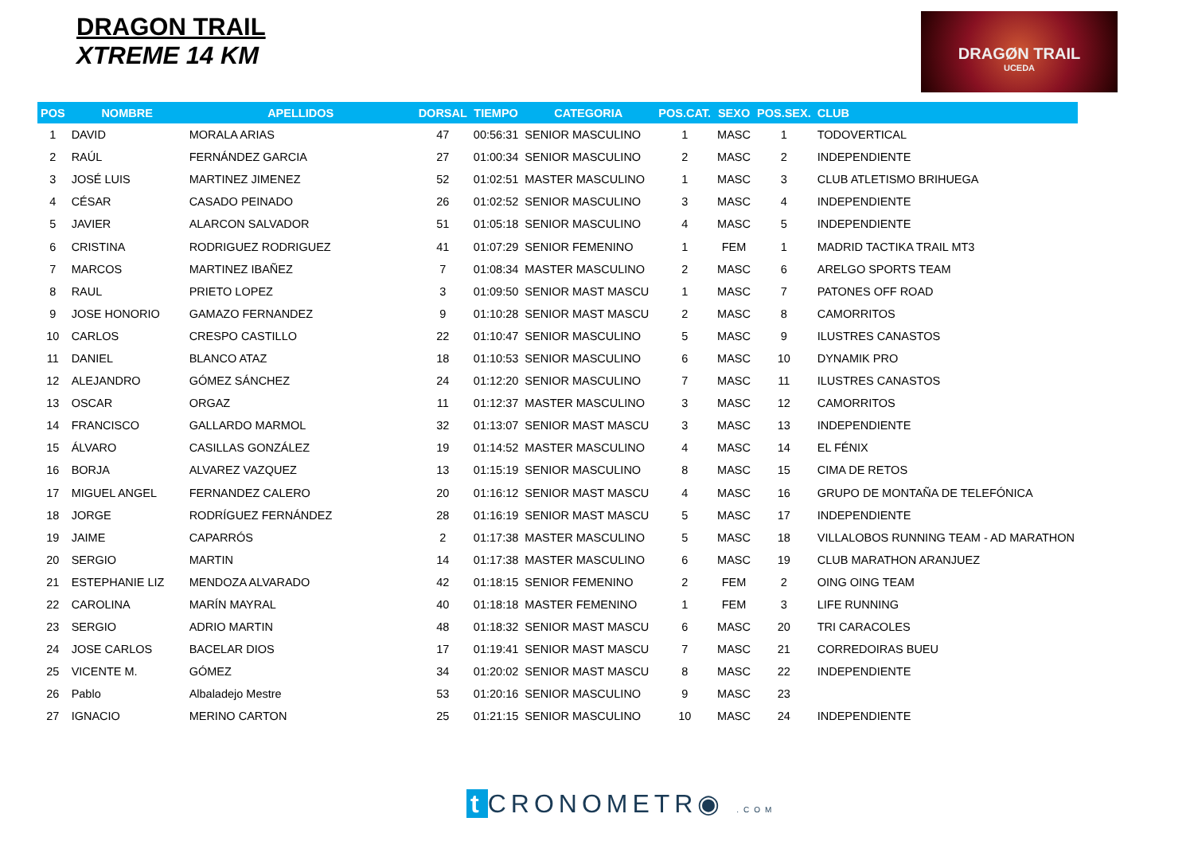DRAGON TRAIL
XTREME 14 KM
DRAGØN TRAIL
UCEDA
| POS | NOMBRE | APELLIDOS | DORSAL | TIEMPO | CATEGORIA | POS.CAT. | SEXO | POS.SEX. | CLUB |
| --- | --- | --- | --- | --- | --- | --- | --- | --- | --- |
| 1 | DAVID | MORALA ARIAS | 47 | 00:56:31 | SENIOR MASCULINO | 1 | MASC | 1 | TODOVERTICAL |
| 2 | RAÚL | FERNÁNDEZ GARCIA | 27 | 01:00:34 | SENIOR MASCULINO | 2 | MASC | 2 | INDEPENDIENTE |
| 3 | JOSÉ LUIS | MARTINEZ JIMENEZ | 52 | 01:02:51 | MASTER MASCULINO | 1 | MASC | 3 | CLUB ATLETISMO BRIHUEGA |
| 4 | CÉSAR | CASADO PEINADO | 26 | 01:02:52 | SENIOR MASCULINO | 3 | MASC | 4 | INDEPENDIENTE |
| 5 | JAVIER | ALARCON SALVADOR | 51 | 01:05:18 | SENIOR MASCULINO | 4 | MASC | 5 | INDEPENDIENTE |
| 6 | CRISTINA | RODRIGUEZ RODRIGUEZ | 41 | 01:07:29 | SENIOR FEMENINO | 1 | FEM | 1 | MADRID TACTIKA TRAIL MT3 |
| 7 | MARCOS | MARTINEZ IBAÑEZ | 7 | 01:08:34 | MASTER MASCULINO | 2 | MASC | 6 | ARELGO SPORTS TEAM |
| 8 | RAUL | PRIETO LOPEZ | 3 | 01:09:50 | SENIOR MAST MASCU | 1 | MASC | 7 | PATONES OFF ROAD |
| 9 | JOSE HONORIO | GAMAZO FERNANDEZ | 9 | 01:10:28 | SENIOR MAST MASCU | 2 | MASC | 8 | CAMORRITOS |
| 10 | CARLOS | CRESPO CASTILLO | 22 | 01:10:47 | SENIOR MASCULINO | 5 | MASC | 9 | ILUSTRES CANASTOS |
| 11 | DANIEL | BLANCO ATAZ | 18 | 01:10:53 | SENIOR MASCULINO | 6 | MASC | 10 | DYNAMIK PRO |
| 12 | ALEJANDRO | GÓMEZ SÁNCHEZ | 24 | 01:12:20 | SENIOR MASCULINO | 7 | MASC | 11 | ILUSTRES CANASTOS |
| 13 | OSCAR | ORGAZ | 11 | 01:12:37 | MASTER MASCULINO | 3 | MASC | 12 | CAMORRITOS |
| 14 | FRANCISCO | GALLARDO MARMOL | 32 | 01:13:07 | SENIOR MAST MASCU | 3 | MASC | 13 | INDEPENDIENTE |
| 15 | ÁLVARO | CASILLAS GONZÁLEZ | 19 | 01:14:52 | MASTER MASCULINO | 4 | MASC | 14 | EL FÉNIX |
| 16 | BORJA | ALVAREZ VAZQUEZ | 13 | 01:15:19 | SENIOR MASCULINO | 8 | MASC | 15 | CIMA DE RETOS |
| 17 | MIGUEL ANGEL | FERNANDEZ CALERO | 20 | 01:16:12 | SENIOR MAST MASCU | 4 | MASC | 16 | GRUPO DE MONTAÑA DE TELEFÓNICA |
| 18 | JORGE | RODRÍGUEZ FERNÁNDEZ | 28 | 01:16:19 | SENIOR MAST MASCU | 5 | MASC | 17 | INDEPENDIENTE |
| 19 | JAIME | CAPARRÓS | 2 | 01:17:38 | MASTER MASCULINO | 5 | MASC | 18 | VILLALOBOS RUNNING TEAM - AD MARATHON |
| 20 | SERGIO | MARTIN | 14 | 01:17:38 | MASTER MASCULINO | 6 | MASC | 19 | CLUB MARATHON ARANJUEZ |
| 21 | ESTEPHANIE LIZ | MENDOZA ALVARADO | 42 | 01:18:15 | SENIOR FEMENINO | 2 | FEM | 2 | OING OING TEAM |
| 22 | CAROLINA | MARÍN MAYRAL | 40 | 01:18:18 | MASTER FEMENINO | 1 | FEM | 3 | LIFE RUNNING |
| 23 | SERGIO | ADRIO MARTIN | 48 | 01:18:32 | SENIOR MAST MASCU | 6 | MASC | 20 | TRI CARACOLES |
| 24 | JOSE CARLOS | BACELAR DIOS | 17 | 01:19:41 | SENIOR MAST MASCU | 7 | MASC | 21 | CORREDOIRAS BUEU |
| 25 | VICENTE M. | GÓMEZ | 34 | 01:20:02 | SENIOR MAST MASCU | 8 | MASC | 22 | INDEPENDIENTE |
| 26 | Pablo | Albaladejo Mestre | 53 | 01:20:16 | SENIOR MASCULINO | 9 | MASC | 23 | |
| 27 | IGNACIO | MERINO CARTON | 25 | 01:21:15 | SENIOR MASCULINO | 10 | MASC | 24 | INDEPENDIENTE |
t CRONOMETR◉ .COM